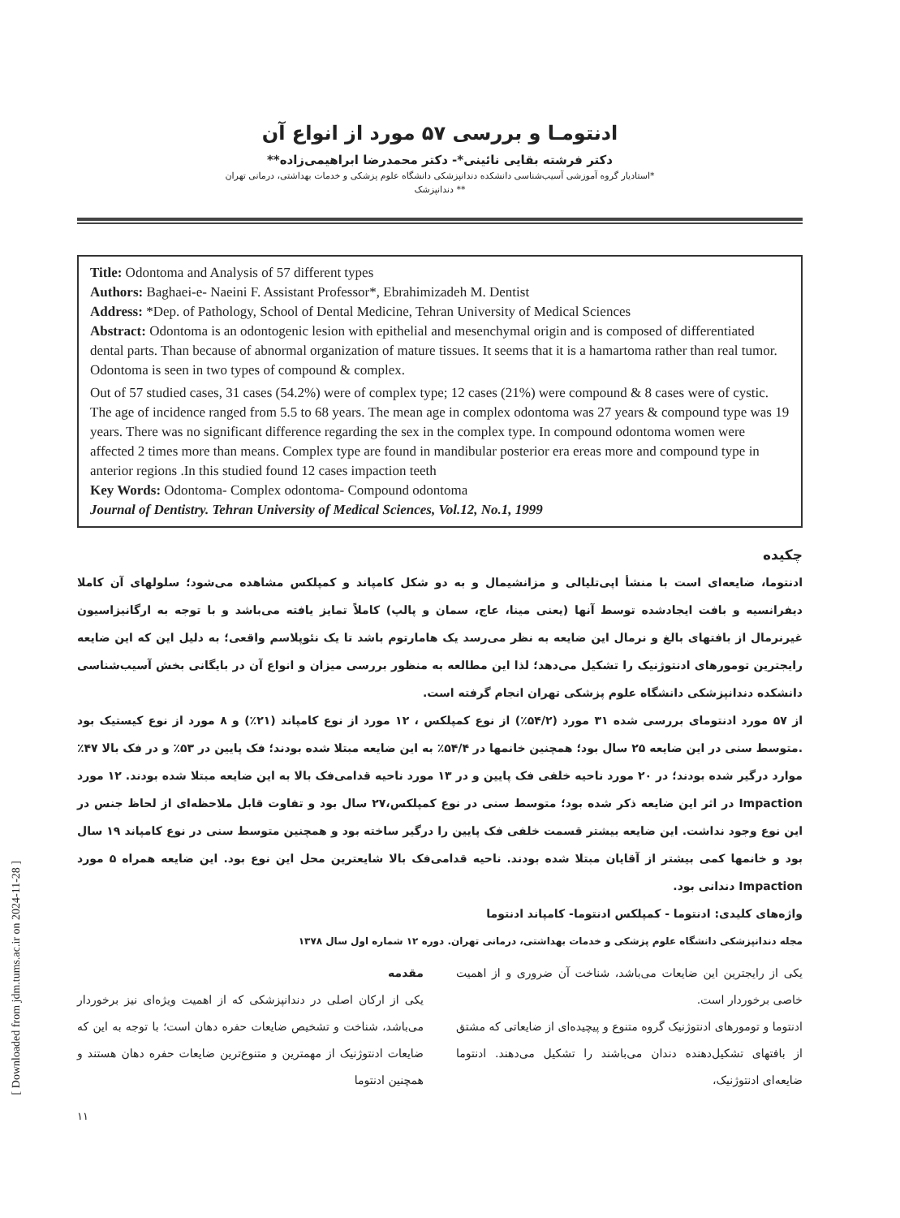[ Downloaded from jdm.tums.ac.ir on 2024-11-28 ]
ادنتومـا و بررسی ۵۷ مورد از انواع آن
دکتر فرشته بقایی نائینی*- دکتر محمدرضا ابراهیمی‌زاده**
*استادیار گروه آموزشی آسیب‌شناسی دانشکده دندانپزشکی دانشگاه علوم پزشکی و خدمات بهداشتی، درمانی تهران
** دندانپزشک
Title: Odontoma and Analysis of 57 different types
Authors: Baghaei-e- Naeini F. Assistant Professor*, Ebrahimizadeh M. Dentist
Address: *Dep. of Pathology, School of Dental Medicine, Tehran University of Medical Sciences
Abstract: Odontoma is an odontogenic lesion with epithelial and mesenchymal origin and is composed of differentiated dental parts. Than because of abnormal organization of mature tissues. It seems that it is a hamartoma rather than real tumor. Odontoma is seen in two types of compound & complex.
Out of 57 studied cases, 31 cases (54.2%) were of complex type; 12 cases (21%) were compound & 8 cases were of cystic. The age of incidence ranged from 5.5 to 68 years. The mean age in complex odontoma was 27 years & compound type was 19 years. There was no significant difference regarding the sex in the complex type. In compound odontoma women were affected 2 times more than means. Complex type are found in mandibular posterior era ereas more and compound type in anterior regions .In this studied found 12 cases impaction teeth
Key Words: Odontoma- Complex odontoma- Compound odontoma
Journal of Dentistry. Tehran University of Medical Sciences, Vol.12, No.1, 1999
چکیده
ادنتوما، ضایعه‌ای است با منشأ اپی‌تلیالی و مزانشیمال و به دو شکل کامپاند و کمپلکس مشاهده می‌شود؛ سلولهای آن کاملا دیفرانسیه و بافت ایجادشده توسط آنها (یعنی مینا، عاج، سمان و پالپ) کاملاً تمایز یافته می‌باشد و با توجه به ارگانیزاسیون غیرنرمال از بافتهای بالغ و نرمال این ضایعه به نظر می‌رسد یک هامارتوم باشد تا یک نئوپلاسم واقعی؛ به دلیل این که این ضایعه رایجترین تومورهای ادنتوژنیک را تشکیل می‌دهد؛ لذا این مطالعه به منظور بررسی میزان و انواع آن در بایگانی بخش آسیب‌شناسی دانشکده دندانپزشکی دانشگاه علوم پزشکی تهران انجام گرفته است.
از ۵۷ مورد ادنتومای بررسی شده ۳۱ مورد (۵۴/۲٪) از نوع کمپلکس ، ۱۲ مورد از نوع کامپاند (۲۱٪) و ۸ مورد از نوع کیستیک بود .متوسط سنی در این ضایعه ۲۵ سال بود؛ همچنین خانمها در ۵۴/۴٪ به این ضایعه مبتلا شده بودند؛ فک پایین در ۵۳٪ و در فک بالا ۴۷٪ موارد درگیر شده بودند؛ در ۲۰ مورد ناحیه خلفی فک پایین و در ۱۳ مورد ناحیه قدامی‌فک بالا به این ضایعه مبتلا شده بودند. ۱۲ مورد Impaction در اثر این ضایعه ذکر شده بود؛ متوسط سنی در نوع کمپلکس،۲۷ سال بود و تفاوت قابل ملاحظه‌ای از لحاظ جنس در این نوع وجود نداشت. این ضایعه بیشتر قسمت خلفی فک پایین را درگیر ساخته بود و همچنین متوسط سنی در نوع کامپاند ۱۹ سال بود و خانمها کمی بیشتر از آقایان مبتلا شده بودند. ناحیه قدامی‌فک بالا شایعترین محل این نوع بود. این ضایعه همراه ۵ مورد Impaction دندانی بود.
واژه‌های کلیدی: ادنتوما - کمپلکس ادنتوما- کامپاند ادنتوما
مجله دندانپزشکی دانشگاه علوم پزشکی و خدمات بهداشتی، درمانی تهران. دوره ۱۲ شماره اول سال ۱۳۷۸
مقدمه
یکی از ارکان اصلی در دندانپزشکی که از اهمیت ویژه‌ای نیز برخوردار می‌باشد، شناخت و تشخیص ضایعات حفره دهان است؛ با توجه به این که ضایعات ادنتوژنیک از مهمترین و متنوع‌ترین ضایعات حفره دهان هستند و همچنین ادنتوما
یکی از رایجترین این ضایعات می‌باشد، شناخت آن ضروری و از اهمیت خاصی برخوردار است.
ادنتوما و تومورهای ادنتوژنیک گروه متنوع و پیچیده‌ای از ضایعاتی که مشتق از بافتهای تشکیل‌دهنده دندان می‌باشند را تشکیل می‌دهند. ادنتوما ضایعه‌ای ادنتوژنیک،
۱۱